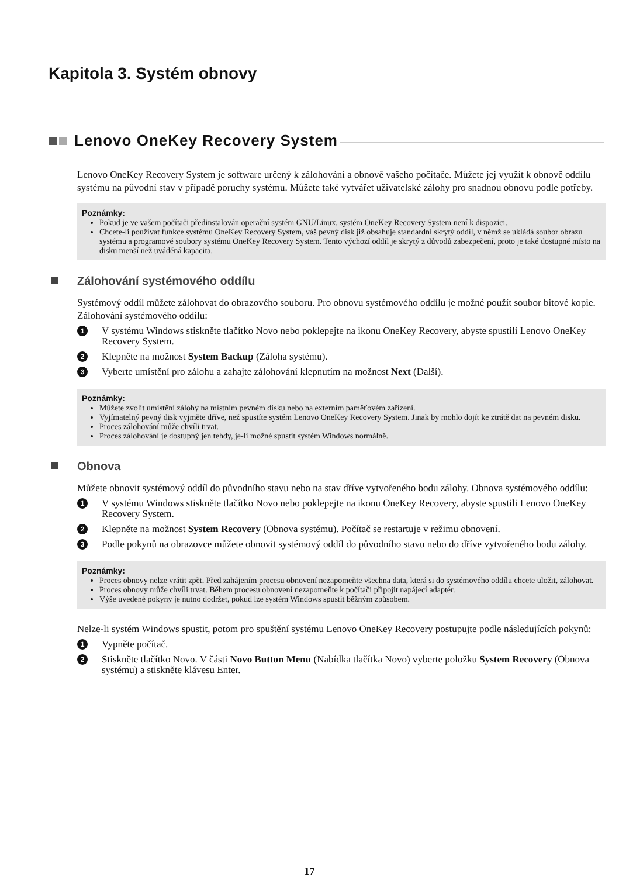Kapitola 3. Systém obnovy
Lenovo OneKey Recovery System
Lenovo OneKey Recovery System je software určený k zálohování a obnově vašeho počítače. Můžete jej využít k obnově oddílu systému na původní stav v případě poruchy systému. Můžete také vytvářet uživatelské zálohy pro snadnou obnovu podle potřeby.
Poznámky:
Pokud je ve vašem počítači předinstalován operační systém GNU/Linux, systém OneKey Recovery System není k dispozici.
Chcete-li používat funkce systému OneKey Recovery System, váš pevný disk již obsahuje standardní skrytý oddíl, v němž se ukládá soubor obrazu systému a programové soubory systému OneKey Recovery System. Tento výchozí oddíl je skrytý z důvodů zabezpečení, proto je také dostupné místo na disku menší než uváděná kapacita.
Zálohování systémového oddílu
Systémový oddíl můžete zálohovat do obrazového souboru. Pro obnovu systémového oddílu je možné použít soubor bitové kopie. Zálohování systémového oddílu:
1 V systému Windows stiskněte tlačítko Novo nebo poklepejte na ikonu OneKey Recovery, abyste spustili Lenovo OneKey Recovery System.
2 Klepněte na možnost System Backup (Záloha systému).
3 Vyberte umístění pro zálohu a zahajte zálohování klepnutím na možnost Next (Další).
Poznámky:
Můžete zvolit umístění zálohy na místním pevném disku nebo na externím paměťovém zařízení.
Vyjímatelný pevný disk vyjměte dříve, než spustíte systém Lenovo OneKey Recovery System. Jinak by mohlo dojít ke ztrátě dat na pevném disku.
Proces zálohování může chvíli trvat.
Proces zálohování je dostupný jen tehdy, je-li možné spustit systém Windows normálně.
Obnova
Můžete obnovit systémový oddíl do původního stavu nebo na stav dříve vytvořeného bodu zálohy. Obnova systémového oddílu:
1 V systému Windows stiskněte tlačítko Novo nebo poklepejte na ikonu OneKey Recovery, abyste spustili Lenovo OneKey Recovery System.
2 Klepněte na možnost System Recovery (Obnova systému). Počítač se restartuje v režimu obnovení.
3 Podle pokynů na obrazovce můžete obnovit systémový oddíl do původního stavu nebo do dříve vytvořeného bodu zálohy.
Poznámky:
Proces obnovy nelze vrátit zpět. Před zahájením procesu obnovení nezapomeňte všechna data, která si do systémového oddílu chcete uložit, zálohovat.
Proces obnovy může chvíli trvat. Během procesu obnovení nezapomeňte k počítači připojit napájecí adaptér.
Výše uvedené pokyny je nutno dodržet, pokud lze systém Windows spustit běžným způsobem.
Nelze-li systém Windows spustit, potom pro spuštění systému Lenovo OneKey Recovery postupujte podle následujících pokynů:
1 Vypněte počítač.
2 Stiskněte tlačítko Novo. V části Novo Button Menu (Nabídka tlačítka Novo) vyberte položku System Recovery (Obnova systému) a stiskněte klávesu Enter.
17